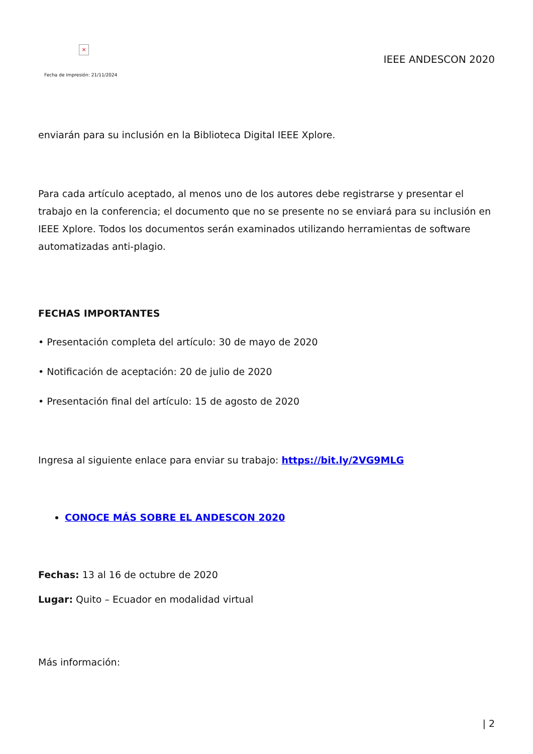×
Fecha de impresión: 21/11/2024
IEEE ANDESCON 2020
enviarán para su inclusión en la Biblioteca Digital IEEE Xplore.
Para cada artículo aceptado, al menos uno de los autores debe registrarse y presentar el trabajo en la conferencia; el documento que no se presente no se enviará para su inclusión en IEEE Xplore. Todos los documentos serán examinados utilizando herramientas de software automatizadas anti-plagio.
FECHAS IMPORTANTES
• Presentación completa del artículo: 30 de mayo de 2020
• Notificación de aceptación: 20 de julio de 2020
• Presentación final del artículo: 15 de agosto de 2020
Ingresa al siguiente enlace para enviar su trabajo: https://bit.ly/2VG9MLG
CONOCE MÁS SOBRE EL ANDESCON 2020
Fechas: 13 al 16 de octubre de 2020
Lugar: Quito – Ecuador en modalidad virtual
Más información:
| 2